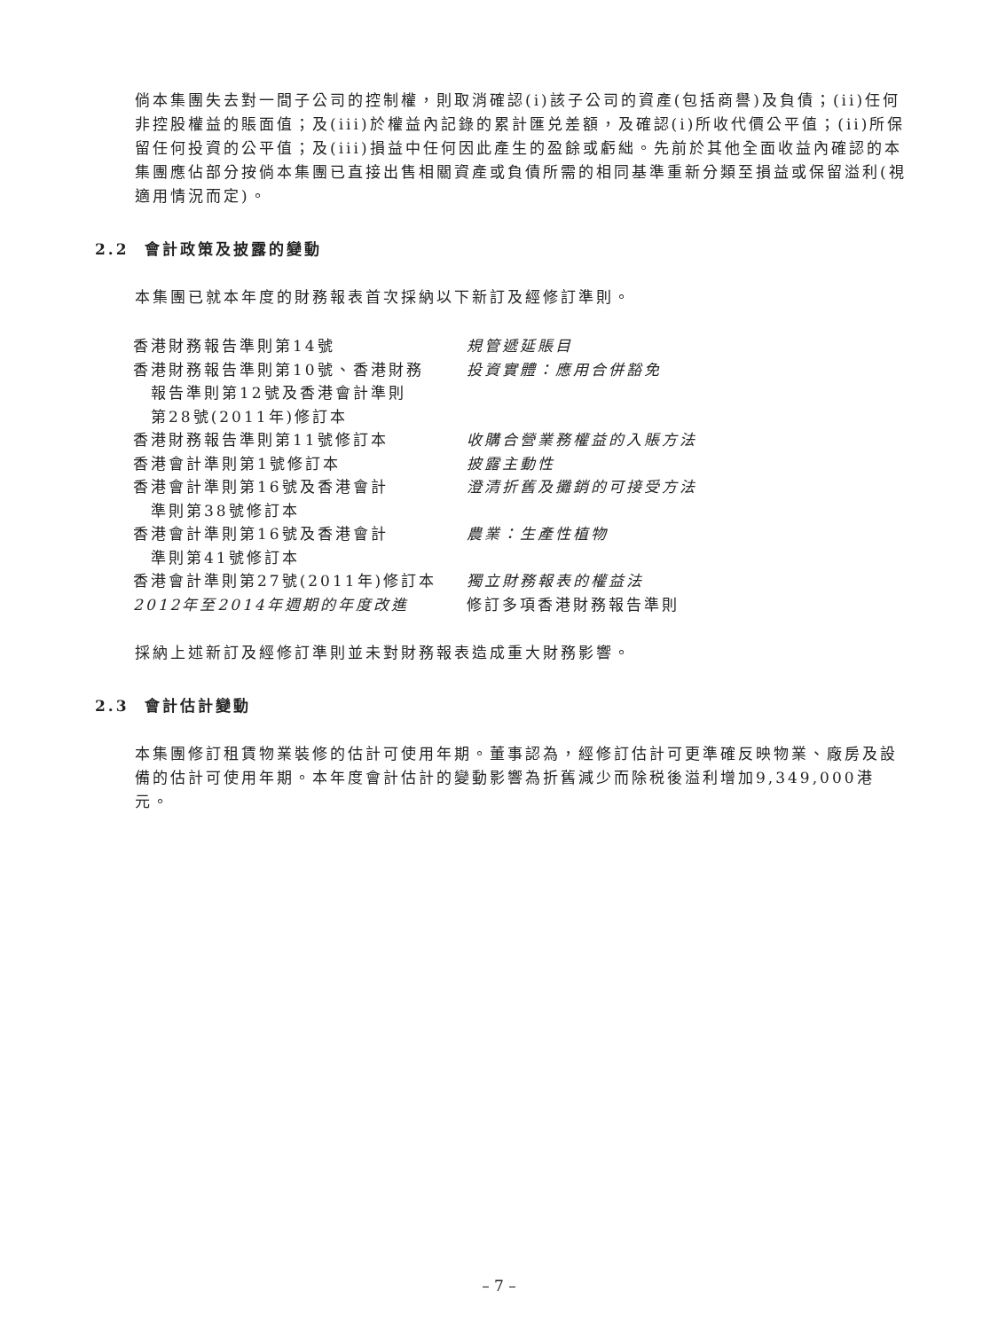倘本集團失去對一間子公司的控制權，則取消確認(i)該子公司的資產(包括商譽)及負債；(ii)任何非控股權益的賬面值；及(iii)於權益內記錄的累計匯兑差額，及確認(i)所收代價公平值；(ii)所保留任何投資的公平值；及(iii)損益中任何因此產生的盈餘或虧絀。先前於其他全面收益內確認的本集團應佔部分按倘本集團已直接出售相關資產或負債所需的相同基準重新分類至損益或保留溢利(視適用情況而定)。
2.2 會計政策及披露的變動
本集團已就本年度的財務報表首次採納以下新訂及經修訂準則。
| 香港財務報告準則第14號 | 規管遞延賬目 |
| 香港財務報告準則第10號、香港財務 報告準則第12號及香港會計準則 第28號(2011年)修訂本 | 投資實體：應用合併豁免 |
| 香港財務報告準則第11號修訂本 | 收購合營業務權益的入賬方法 |
| 香港會計準則第1號修訂本 | 披露主動性 |
| 香港會計準則第16號及香港會計 準則第38號修訂本 | 澄清折舊及攤銷的可接受方法 |
| 香港會計準則第16號及香港會計 準則第41號修訂本 | 農業：生產性植物 |
| 香港會計準則第27號(2011年)修訂本 | 獨立財務報表的權益法 |
| 2012年至2014年週期的年度改進 | 修訂多項香港財務報告準則 |
採納上述新訂及經修訂準則並未對財務報表造成重大財務影響。
2.3 會計估計變動
本集團修訂租賃物業裝修的估計可使用年期。董事認為，經修訂估計可更準確反映物業、廠房及設備的估計可使用年期。本年度會計估計的變動影響為折舊減少而除税後溢利增加9,349,000港元。
– 7 –